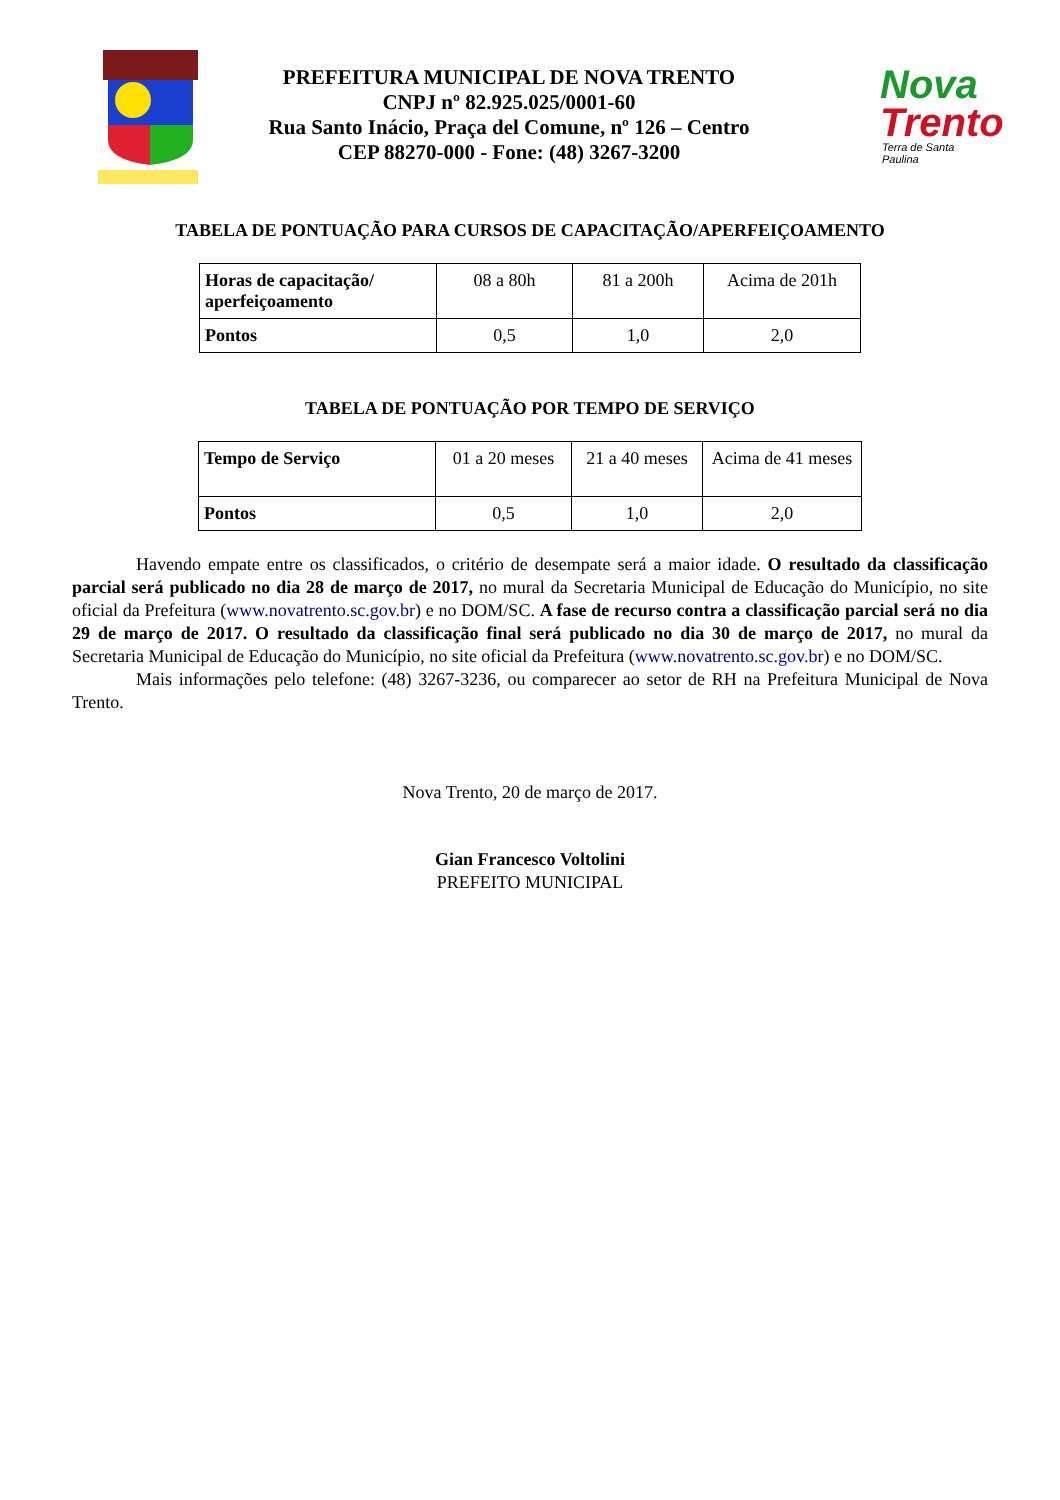PREFEITURA MUNICIPAL DE NOVA TRENTO
CNPJ nº 82.925.025/0001-60
Rua Santo Inácio, Praça del Comune, nº 126 – Centro
CEP 88270-000 - Fone: (48) 3267-3200
Nova
Trento
Terra de Santa Paulina
TABELA DE PONTUAÇÃO PARA CURSOS DE CAPACITAÇÃO/APERFEIÇOAMENTO
| Horas de capacitação/ aperfeiçoamento | 08 a 80h | 81 a 200h | Acima de 201h |
| Pontos | 0,5 | 1,0 | 2,0 |
TABELA DE PONTUAÇÃO POR TEMPO DE SERVIÇO
| Tempo de Serviço | 01 a 20 meses | 21 a 40 meses | Acima de 41 meses |
| Pontos | 0,5 | 1,0 | 2,0 |
Havendo empate entre os classificados, o critério de desempate será a maior idade. O resultado da classificação parcial será publicado no dia 28 de março de 2017, no mural da Secretaria Municipal de Educação do Município, no site oficial da Prefeitura (www.novatrento.sc.gov.br) e no DOM/SC. A fase de recurso contra a classificação parcial será no dia 29 de março de 2017. O resultado da classificação final será publicado no dia 30 de março de 2017, no mural da Secretaria Municipal de Educação do Município, no site oficial da Prefeitura (www.novatrento.sc.gov.br) e no DOM/SC.
Mais informações pelo telefone: (48) 3267-3236, ou comparecer ao setor de RH na Prefeitura Municipal de Nova Trento.
Nova Trento, 20 de março de 2017.
Gian Francesco Voltolini
PREFEITO MUNICIPAL